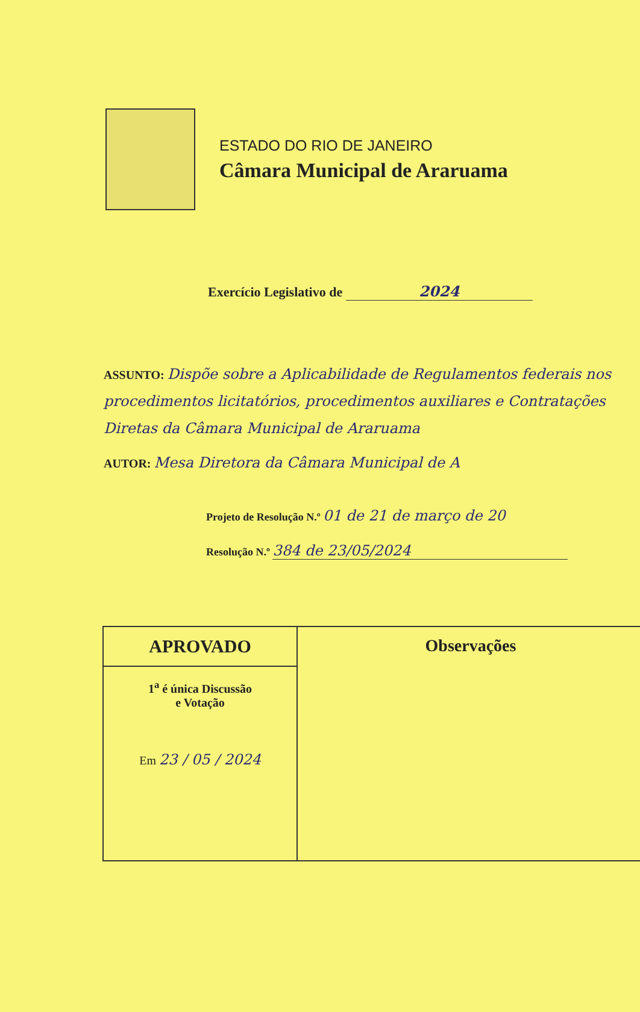ESTADO DO RIO DE JANEIRO
Câmara Municipal de Araruama
Exercício Legislativo de 2024
ASSUNTO: Dispõe sobre a Aplicabilidade de Regulamentos federais nos procedimentos licitatórios, procedimentos auxiliares e Contratações Diretas da Câmara Municipal de Araruama
AUTOR: Mesa Diretora da Câmara Municipal de A
Projeto de Resolução N.º 01 de 21 de março de 20
Resolução N.º 384 de 23/05/2024
| APROVADO | Observações |
| 1<sup>a</sup> é única Discussão e Votação Em 23 / 05 / 2024 | |